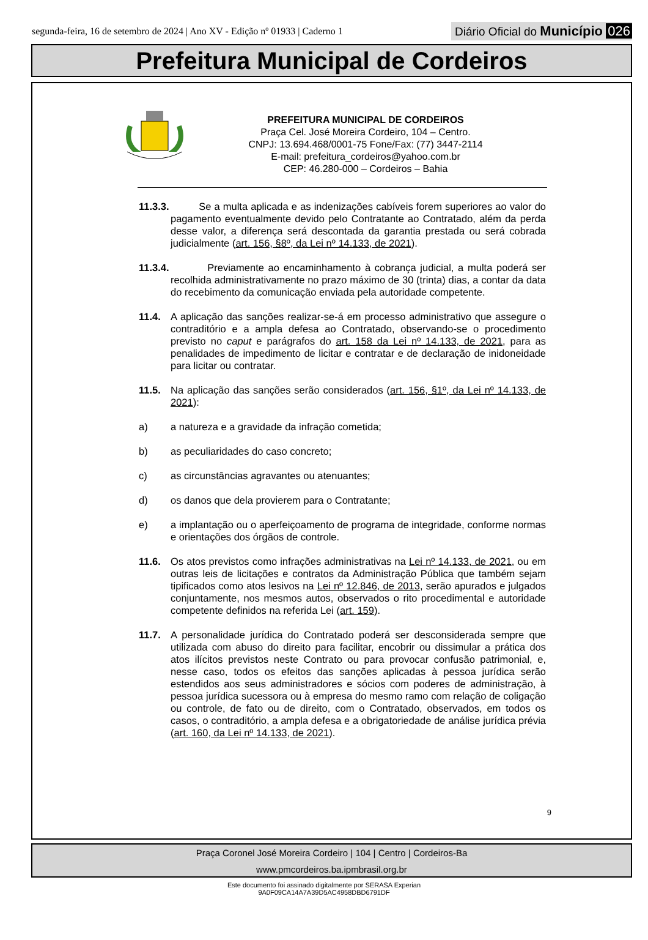segunda-feira, 16 de setembro de 2024 | Ano XV - Edição nº 01933 | Caderno 1
Diário Oficial do Município 026
Prefeitura Municipal de Cordeiros
PREFEITURA MUNICIPAL DE CORDEIROS
Praça Cel. José Moreira Cordeiro, 104 – Centro.
CNPJ: 13.694.468/0001-75 Fone/Fax: (77) 3447-2114
E-mail: prefeitura_cordeiros@yahoo.com.br
CEP: 46.280-000 – Cordeiros – Bahia
11.3.3.
Se a multa aplicada e as indenizações cabíveis forem superiores ao valor do pagamento eventualmente devido pelo Contratante ao Contratado, além da perda desse valor, a diferença será descontada da garantia prestada ou será cobrada judicialmente (art. 156, §8º, da Lei nº 14.133, de 2021).
11.3.4.
Previamente ao encaminhamento à cobrança judicial, a multa poderá ser recolhida administrativamente no prazo máximo de 30 (trinta) dias, a contar da data do recebimento da comunicação enviada pela autoridade competente.
11.4. A aplicação das sanções realizar-se-á em processo administrativo que assegure o contraditório e a ampla defesa ao Contratado, observando-se o procedimento previsto no caput e parágrafos do art. 158 da Lei nº 14.133, de 2021, para as penalidades de impedimento de licitar e contratar e de declaração de inidoneidade para licitar ou contratar.
11.5. Na aplicação das sanções serão considerados (art. 156, §1º, da Lei nº 14.133, de 2021):
a) a natureza e a gravidade da infração cometida;
b) as peculiaridades do caso concreto;
c) as circunstâncias agravantes ou atenuantes;
d) os danos que dela provierem para o Contratante;
e) a implantação ou o aperfeiçoamento de programa de integridade, conforme normas e orientações dos órgãos de controle.
11.6. Os atos previstos como infrações administrativas na Lei nº 14.133, de 2021, ou em outras leis de licitações e contratos da Administração Pública que também sejam tipificados como atos lesivos na Lei nº 12.846, de 2013, serão apurados e julgados conjuntamente, nos mesmos autos, observados o rito procedimental e autoridade competente definidos na referida Lei (art. 159).
11.7. A personalidade jurídica do Contratado poderá ser desconsiderada sempre que utilizada com abuso do direito para facilitar, encobrir ou dissimular a prática dos atos ilícitos previstos neste Contrato ou para provocar confusão patrimonial, e, nesse caso, todos os efeitos das sanções aplicadas à pessoa jurídica serão estendidos aos seus administradores e sócios com poderes de administração, à pessoa jurídica sucessora ou à empresa do mesmo ramo com relação de coligação ou controle, de fato ou de direito, com o Contratado, observados, em todos os casos, o contraditório, a ampla defesa e a obrigatoriedade de análise jurídica prévia (art. 160, da Lei nº 14.133, de 2021).
9
Praça Coronel José Moreira Cordeiro | 104 | Centro | Cordeiros-Ba
www.pmcordeiros.ba.ipmbrasil.org.br
Este documento foi assinado digitalmente por SERASA Experian
9A0F09CA14A7A39D5AC4958DBD6791DF